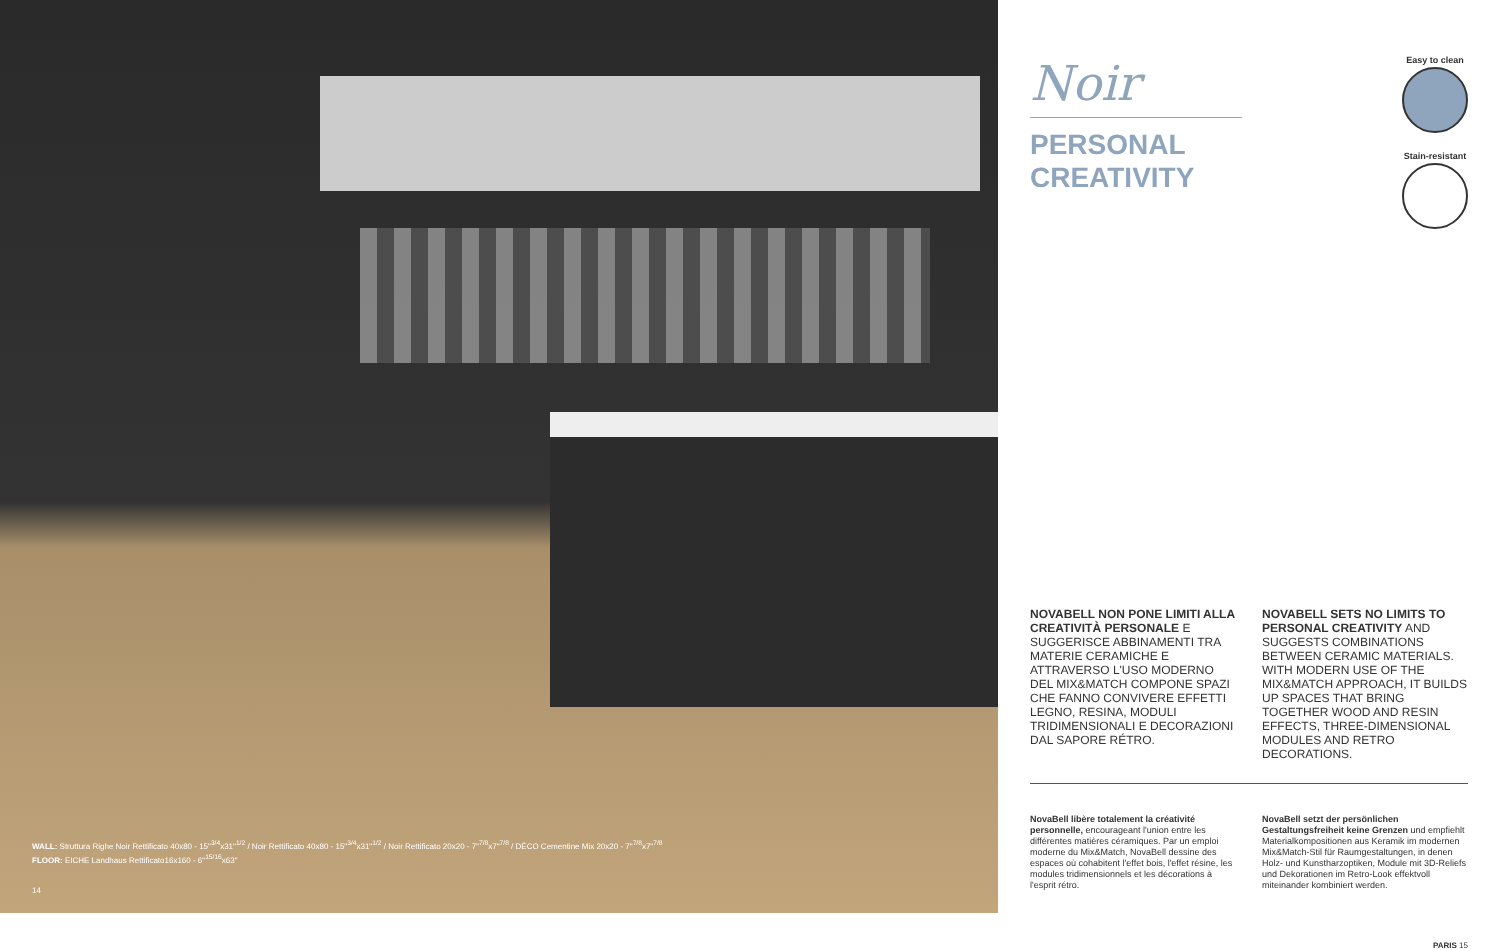WALL: Struttura Righe Noir Rettificato 40x80 - 15"<sup>3/4</sup>x31"<sup>1/2</sup> / Noir Rettificato 40x80 - 15"<sup>3/4</sup>x31"<sup>1/2</sup> / Noir Rettificato 20x20 - 7"<sup>7/8</sup>x7"<sup>7/8</sup> / DÉCO Cementine Mix 20x20 - 7"<sup>7/8</sup>x7"<sup>7/8</sup>
FLOOR: EICHE Landhaus Rettificato16x160 - 6"<sup>15/16</sup>x63"
14
Noir
PERSONAL
CREATIVITY
Easy to clean
Stain-resistant
NOVABELL NON PONE LIMITI ALLA CREATIVITÀ PERSONALE E SUGGERISCE ABBINAMENTI TRA MATERIE CERAMICHE E ATTRAVERSO L'USO MODERNO DEL MIX&MATCH COMPONE SPAZI CHE FANNO CONVIVERE EFFETTI LEGNO, RESINA, MODULI TRIDIMENSIONALI E DECORAZIONI DAL SAPORE RÉTRO.
NOVABELL SETS NO LIMITS TO PERSONAL CREATIVITY AND SUGGESTS COMBINATIONS BETWEEN CERAMIC MATERIALS. WITH MODERN USE OF THE MIX&MATCH APPROACH, IT BUILDS UP SPACES THAT BRING TOGETHER WOOD AND RESIN EFFECTS, THREE-DIMENSIONAL MODULES AND RETRO DECORATIONS.
NovaBell libère totalement la créativité personnelle, encourageant l'union entre les différentes matières céramiques. Par un emploi moderne du Mix&Match, NovaBell dessine des espaces où cohabitent l'effet bois, l'effet résine, les modules tridimensionnels et les décorations à l'esprit rétro.
NovaBell setzt der persönlichen Gestaltungsfreiheit keine Grenzen und empfiehlt Materialkompositionen aus Keramik im modernen Mix&Match-Stil für Raumgestaltungen, in denen Holz- und Kunstharzoptiken, Module mit 3D-Reliefs und Dekorationen im Retro-Look effektvoll miteinander kombiniert werden.
PARIS 15